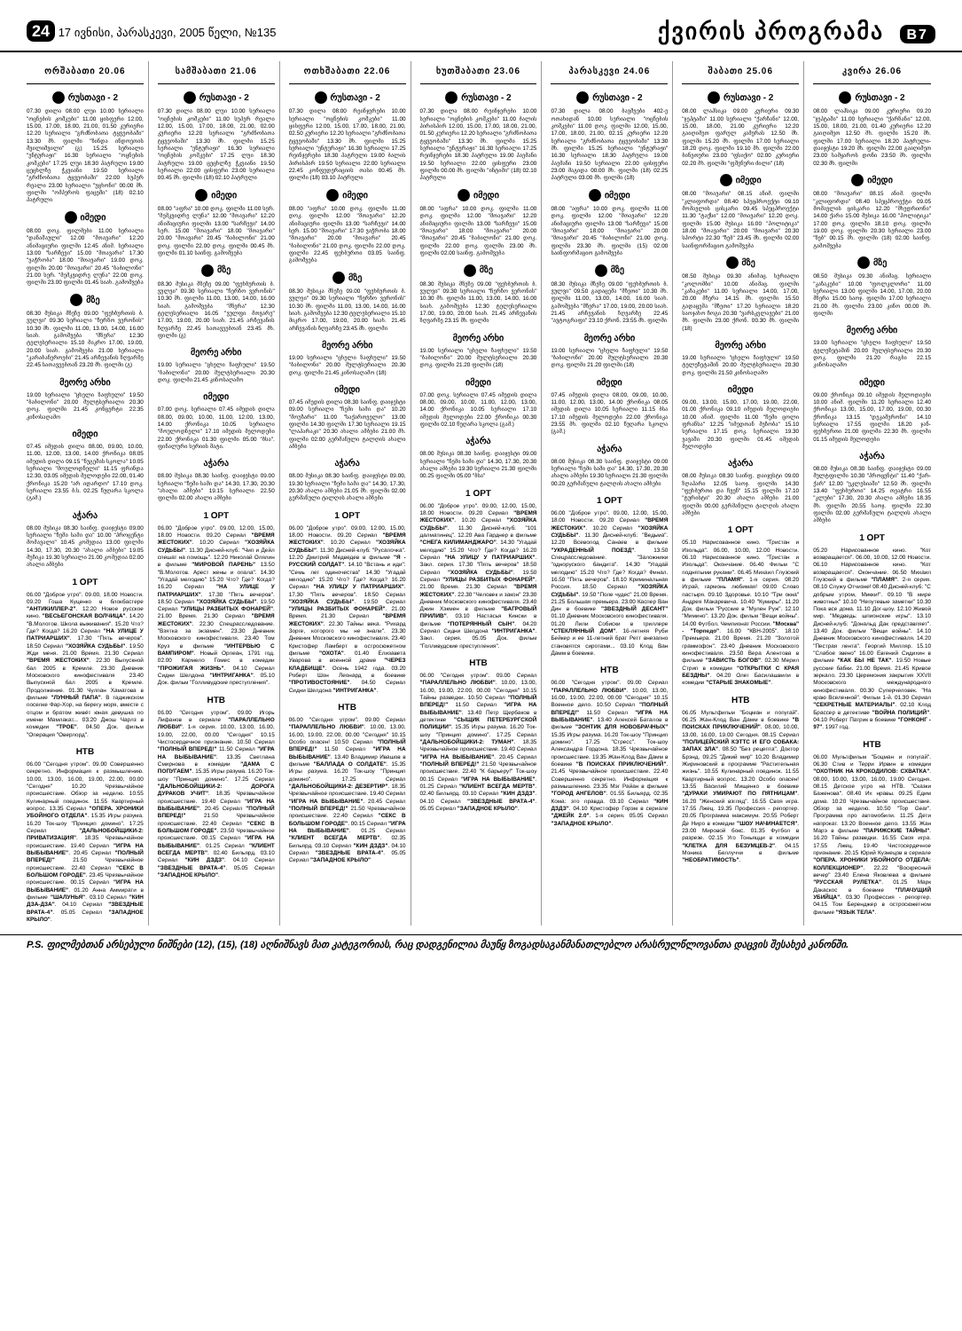24 17 ივნისი, პარასკევი, 2005 წელი, №135
ქვირის პროგრამა B7
ორშაბათი 20.06
რუსთავი - 2
07.30 დილა 08.00 ლუი 10.00 სერიალი "ოცნების კოშკები" 11.00 ცისფერი 12.00, 15.00, 17.00, 18.00, 21.00, 01.50 კურიერი 12.20 სერიალი "გრძნობათა ტყვეობაში" 13.30 მხ. ფილმი "ზინდა ინდოეთის შვილიშვილი" (გ) 15.25 სერიალი "ენტურაჟი" 16.30 სერიალი "ოცნების კოშკები" 17.25 ლუი 18.30 პატრული 19.00 ცეცხლზე ჭკვიანი 19.50 სერიალი "გრძნობათა ტყვეობაში" 22.00 სუპერ რეალი 23.00 სერიალი "უცხონი" 00.00 მხ. ფილმი "ომპეროს ფაცეში" (18) 02.10 პატრული
იმედი
08.00 დოკ. ფილმები 11.00 სერიალი "დანაშაული" 12.00 "მთავარი" 12.20 ანიმაციური ფილმი 12.45 ანიმ. სერიალი 13.00 "სარჩევი" 15.00 "მთავარი" 17.30 "ვაჭრობა" 18.00 "მთავარი" 19.00 დოკ. ფილმი 20.00 "მთავარი" 20.45 "ბაბილონი" 21.00 სერ. "მემკვიდრე ლუნა" 22.00 დოკ. ფილმი 23.00 ფილმი 01.45 სიახ. გამოშვება
მზე
08.30 მუსიკა მზეზე 09.00 "ფეხბურთის ბ. ვულვი" 09.30 სერიალი "ჩერზო ვერონის" 10.30 მხ. ფილმი 11.00, 13.00, 14.00, 16.00 სიახ. გამოშვება "მზერა" 12.30 ტელესერიალი 15.10 მიკრო 17.00, 19.00, 20.00 სიახ. გამოშვება 21.00 სერიალი "კარაბანეროები" 21.45 არჩევანის ზღვარზე 22.45 სათავეებთან 23.20 მხ. ფილმი (გ)
მეორე არხი
19.00 სერიალი "ცხელი ზაფხული" 19.50 "ბაბილონი" 20.00 მულტსერიალი 20.30 დოკ. ფილმი 21.45 კონცერტი 22.35 კინოსაღამო
იმედი
07.45 იმედის დილა 08.00, 09.00, 10.00, 11.00, 12.00, 13.00, 14.00 ქრონიკა 08.05 იმედის დილა 09.15 "ნუგეშის სკოლა" 10.05 სერიალი "მოულოდნელი" 11.15 ფრინდა 12.30, 03.05 იმედის მელოდები 22.00, 01.40 ქრონიკა 15.20 "არ იდარდო" 17.10 დოკ. სერიალი 23.55 ბ.ს. 02.25 წუღარა სკოლა (გამ.)
აჭარა
08.00 მუსიკა 08.30 საინფ. დაიჯესტი 09.00 სერიალი "ჩემი სამი და" 10.00 "პროცენტი მომავალი" 10.45 კომედია 13.00 ფილმი 14.30, 17.30, 20.30 "ახალი ამბები" 19.05 მუზიკა 19.30 სერიალი 21.00 კომედია 02.00 ახალი ამბები
1 ОРТ
06.00 "Доброе утро". 09.00, 18.00 Новости. 09.20 Гоша Куценко в блокбастере "АНТИКИЛЛЕР-2". 12.20 Новое русское кино. "ВЕСЬЕГОНСКАЯ ВОЛЧИЦА". 14.20 "В.Молотов. Школа выживания". 15.20 Что? Где? Когда? 16.20 Сериал "НА УЛИЦЕ У ПАТРИАРШИХ". 17.30 "Пять вечеров". 18.50 Сериал "ХОЗЯЙКА СУДЬБЫ". 19.50 Жди меня. 21.00 Время. 21.30 Сериал "ВРЕМЯ ЖЕСТОКИХ". 22.30 Выпускной бал 2005 в Кремле. 23.30 Дневник Московского кинофестиваля 23.40 Выпускной бал 2005 в Кремле. Продолжение. 01.30 Чулпан Хаматова в фильме "ЛУННЫЙ ПАПА". В таджикском поселке Фар-Хор, на берегу моря, вместе с отцом и братом живёт юная девушка по имени Мамлакат... 03.20 Джош Чарлз в комедии "ТРОЕ". 04.50 Док. фильм "Операция "Оверлорд".
НТВ
06.00 "Сегодня утром". 09.00 Совершенно секретно. Информация к размышлению. 10.00, 13.00, 16.00, 19.00, 22.00, 00.00 "Сегодня" 10.20 Чрезвычайное происшествие. Обзор за неделю. 10.55 Кулинарный поединок. 11.55 Квартирный вопрос. 13.35 Сериал "ОПЕРА. ХРОНИКИ УБОЙНОГО ОТДЕЛА". 15.35 Игры разума. 16.20 Ток-шоу "Принцип домино". 17.25 Сериал "ДАЛЬНОБОЙЩИКИ-2: ПРИВАТИЗАЦИЯ". 18.35 Чрезвычайное происшествие. 19.40 Сериал "ИГРА НА ВЫБЫВАНИЕ". 20.45 Сериал "ПОЛНЫЙ ВПЕРЕД!" 21.50 Чрезвычайное происшествие. 22.40 Сериал "СЕКС В БОЛЬШОМ ГОРОДЕ". 23.45 Чрезвычайное происшествие. 00.15 Сериал "ИГРА НА ВЫБЫВАНИЕ". 01.20 Анна Аммирати в фильме "ШАЛУНЬЯ". 03.10 Сериал "КИН ДЗА-ДЗА". 04.10 Сериал "ЗВЕЗДНЫЕ ВРАТА-4". 05.05 Сериал "ЗАПАДНОЕ КРЫЛО".
სამშაბათი 21.06
რუსთავი - 2
07.30 დილა 08.00 ლუი 10.00 სერიალი "ოცნების კოშკები" 11.00 სუპერ რეალი 12.00, 15.00, 17.00, 18.00, 21.00, 02.00 კურიერი 12.20 სერიალი "გრძნობათა ტყვეობაში" 13.30 მხ. ფილმი 15.25 სერიალი "ენტურაჟი" 16.30 სერიალი "ოცნების კოშკები" 17.25 ლუი 18.30 პატრული 19.00 ცეცხლზე ჭკვიანი 19.50 სერიალი 22.00 ცისფერი 23.00 სერიალი 00.45 მხ. ფილმი (18) 02.10 პატრული
იმედი
08.00 "აფრა" 10.00 დოკ. ფილმი 11.00 სერ. "მემკვიდრე ლუნა" 12.00 "მთავარი" 12.20 ანიმაციური ფილმი 13.00 "სარჩევი" 14.00 სერ. 15.00 "მთავარი" 18.00 "მთავარი" 20.00 "მთავარი" 20.45 "ბაბილონი" 21.00 დოკ. ფილმი 22.00 დოკ. ფილმი 00.45 მხ. ფილმი 01.10 საინფ. გამოშვება
მზე
08.30 მუსიკა მზეზე 09.00 "ფეხბურთის ბ. ვულვი" 09.30 სერიალი "ჩერზო ვერონის" 10.30 მხ. ფილმი 11.00, 13.00, 14.00, 16.00 სიახ. გამოშვება "მზერა" 12.30 ტელესერიალი 16.05 "ვულფი მთვარე" 17.00, 19.00, 20.00 სიახ. 21.45 არჩევანის ზღვარზე 22.45 სათავეებთან 23.45 მხ. ფილმი (გ)
მეორე არხი
19.00 სერიალი "ცხელი ზაფხული" 19.50 "ბაბილონი" 20.00 მულტსერიალი 20.30 დოკ. ფილმი 21.45 კინოსაღამო
იმედი
07.00 დოკ. სერიალი 07.45 იმედის დილა 08.00, 09.00, 10.00, 11.00, 12.00, 13.00, 14.00 ქრონიკა 10.05 სერიალი "მოულოდნელი" 17.10 იმედის მელოდები 22.00 ქრონიკა 01.30 ფილმი 05.00 "ბსა". ფინალური სერიის მატი.
აჭარა
08.00 მუსიკა 08.30 საინფ. დაიჯესტი 09.00 სერიალი "ჩემი სამი და" 14.30, 17.30, 20.30 "ახალი ამბები" 19.15 სერიალი 22.50 ფილმი 02.00 ახალი ამბები
1 ОРТ
06.00 "Доброе утро". 09.00, 12.00, 15.00, 18.00 Новости. 09.20 Сериал "ВРЕМЯ ЖЕСТОКИХ". 10.20 Сериал "ХОЗЯЙКА СУДЬБЫ". 11.30 Дисней-клуб: "Чип и Дейл спешат на помощь". 12.20 Николай Олялин в фильме "МИРОВОЙ ПАРЕНЬ" 13.50 "В.Молотов. Арест жены и опала". 14.30 "Угадай мелодию" 15.20 Что? Где? Когда? 16.20 Сериал "НА УЛИЦЕ У ПАТРИАРШИХ". 17.30 "Пять вечеров". 18.50 Сериал "ХОЗЯЙКА СУДЬБЫ". 19.50 Сериал "УЛИЦЫ РАЗБИТЫХ ФОНАРЕЙ". 21.00 Время. 21.30 Сериал "ВРЕМЯ ЖЕСТОКИХ". 22.30 Спецрасследование. "Взятка за экзамен". 23.30 Дневник Московского кинофестиваля. 23.40 Том Круз в фильме "ИНТЕРВЬЮ С ВАМПИРОМ". Новый Орлеан, 1791 год. 02.00 Кармело Гомес в комедии "ПРОЖИГАЯ ЖИЗНЬ". 04.10 Сериал Сидни Шелдона "ИНТРИГАНКА". 05.10 Док. фильм "Голливудские преступления".
НТВ
06.00 "Сегодня утром". 09.00 Игорь Лифанов в сериале "ПАРАЛЛЕЛЬНО ЛЮБВИ". 1-я серия. 10.00, 13.00, 16.00, 19.00, 22.00, 00.00 "Сегодня" 10.15 Чистосердечное признание. 10.50 Сериал "ПОЛНЫЙ ВПЕРЕД!" 11.50 Сериал "ИГРА НА ВЫБЫВАНИЕ". 13.35 Светлана Смирнова в комедии "ДАМА С ПОПУГАЕМ". 15.35 Игры разума. 16.20 Ток-шоу "Принцип домино". 17.25 Сериал "ДАЛЬНОБОЙЩИКИ-2: ДОРОГА ДУРАКОВ УЧИТ". 18.35 Чрезвычайное происшествие. 19.40 Сериал "ИГРА НА ВЫБЫВАНИЕ". 20.45 Сериал "ПОЛНЫЙ ВПЕРЕД!" 21.50 Чрезвычайное происшествие. 22.40 Сериал "СЕКС В БОЛЬШОМ ГОРОДЕ". 23.50 Чрезвычайное происшествие. 00.15 Сериал "ИГРА НА ВЫБЫВАНИЕ". 01.25 Сериал "КЛИЕНТ ВСЕГДА МЕРТВ". 02.40 Бильярд. 03.10 Сериал "КИН ДЗДЗ". 04.10 Сериал "ЗВЕЗДНЫЕ ВРАТА-4". 05.05 Сериал "ЗАПАДНОЕ КРЫЛО".
ოთხშაბათი 22.06
რუსთავი - 2
07.30 დილა 08.00 რეინჯერები 10.00 სერიალი "ოცნების კოშკები" 11.00 ცისფერი 12.00, 15.00, 17.00, 18.00, 21.00, 02.50 კურიერი 12.20 სერიალი "გრძნობათა ტყვეობაში" 13.30 მხ. ფილმი 15.25 სერიალი "ენტურაჟი" 16.30 სერიალი 17.25 რეინჯერები 18.30 პატრული 19.00 ბალის პირისპირ 19.50 სერიალი 22.00 სერიალი 22.45 კონფედერაციის თასი 00.45 მხ. ფილმი (18) 03.10 პატრული
იმედი
08.00 "აფრა" 10.00 დოკ. ფილმი 11.00 დოკ. ფილმი 12.00 "მთავარი" 12.20 ანიმაციური ფილმი 13.00 "სარჩევი" 14.00 სერ. 15.00 "მთავარი" 17.30 ვაჭრობა 18.00 "მთავარი" 20.00 "მთავარი" 20.45 "ბაბილონი" 21.00 დოკ. ფილმი 22.00 დოკ. ფილმი 22.45 ფეხბურთი 03.05 საინფ. გამოშვება
მზე
08.30 მუსიკა მზეზე 09.00 "ფეხბურთის ბ. ვულვი" 09.30 სერიალი "ჩერზო ვერონის" 10.30 მხ. ფილმი 11.00, 13.00, 14.00, 16.00 სიახ. გამოშვება 12.30 ტელესერიალი 15.10 მიკრო 17.00, 19.00, 20.00 სიახ. 21.45 არჩევანის ზღვარზე 23.45 მხ. ფილმი
მეორე არხი
19.00 სერიალი "ცხელი ზაფხული" 19.50 "ბაბილონი" 20.00 მულტსერიალი 20.30 დოკ. ფილმი 21.45 კინოსაღამო (18)
იმედი
07.45 იმედის დილა 08.30 საინფ. დაიჯესტი 09.00 სერიალი "ჩემი სამი და" 10.20 "მოუზარი" 11.00 "საქართველო" 13.00 ფილმი 14.30 ფილმი 17.30 სერიალი 19.15 "ლაპარაკი" 20.30 ახალი ამბები 21.00 მხ. ფილმი 02.00 გერმანული ტალღის ახალი ამბები
აჭარა
08.00 მუსიკა 08.30 საინფ. დაიჯესტი 09.00, 19.30 სერიალი "ჩემი სამი და" 14.30, 17.30, 20.30 ახალი ამბები 21.05 მხ. ფილმი 02.00 გერმანული ტალღის ახალი ამბები
1 ОРТ
06.00 "Доброе утро". 09.00, 12.00, 15.00, 18.00 Новости. 09.20 Сериал "ВРЕМЯ ЖЕСТОКИХ". 10.20 Сериал "ХОЗЯЙКА СУДЬБЫ". 11.30 Дисней-клуб: "Русалочка". 12.20 Дмитрий Медведев в фильме "Я - РУССКИЙ СОЛДАТ". 14.10 "Встань и иди": "Семь лет одиночества" 14.30 "Угадай мелодию" 15.20 Что? Где? Когда? 16.20 Сериал "НА УЛИЦУ У ПАТРИАРШИХ". 17.30 "Пять вечеров". 18.50 Сериал "ХОЗЯЙКА СУДЬБЫ". 19.50 Сериал "УЛИЦЫ РАЗБИТЫХ ФОНАРЕЙ". 21.00 Время. 21.30 Сериал "ВРЕМЯ ЖЕСТОКИХ". 22.30 Тайны века. "Рихард Зорге, которого мы не знали". 23.30 Дневник Московского кинофестиваля. 23.40 Кристофер Ламберт в остросюжетном фильме "ОХОТА". 01.40 Елизавета Уварова в военной драме "ЧЕРЕЗ КЛАДБИЩЕ". Осень 1942 года. 03.20 Роберт Шон Леонард в боевике "ПРОТИВОСТОЯНИЕ". 04.50 Сериал Сидни Шелдона "ИНТРИГАНКА".
НТВ
06.00 "Сегодня утром". 09.00 Сериал "ПАРАЛЛЕЛЬНО ЛЮБВИ". 10.00, 13.00, 16.00, 19.00, 22.00, 00.00 "Сегодня" 10.15 Особо опасен! 10.50 Сериал "ПОЛНЫЙ ВПЕРЕД!" 11.50 Сериал "ИГРА НА ВЫБЫВАНИЕ". 13.40 Владимир Ивашов в фильме "БАЛЛАДА О СОЛДАТЕ". 15.35 Игры разума. 16.20 Ток-шоу "Принцип домино". 17.25 Сериал "ДАЛЬНОБОЙЩИКИ-2: ДЕЗЕРТИР". 18.35 Чрезвычайное происшествие. 19.40 Сериал "ИГРА НА ВЫБЫВАНИЕ". 20.45 Сериал "ПОЛНЫЙ ВПЕРЕД!" 21.50 Чрезвычайное происшествие. 22.40 Сериал "СЕКС В БОЛЬШОМ ГОРОДЕ". 00.15 Сериал "ИГРА НА ВЫБЫВАНИЕ". 01.25 Сериал "КЛИЕНТ ВСЕГДА МЕРТВ". 02.35 Бильярд. 03.10 Сериал "КИН ДЗДЗ". 04.10 Сериал "ЗВЕЗДНЫЕ ВРАТА-4". 05.05 Сериал "ЗАПАДНОЕ КРЫЛО"
ხუთშაბათი 23.06
რუსთავი - 2
07.30 დილა 08.00 რეინჯერები 10.00 სერიალი "ოცნების კოშკები" 11.00 ბალის პირისპირ 12.00, 15.00, 17.00, 18.00, 21.00, 01.50 კურიერი 12.20 სერიალი "გრძნობათა ტყვეობაში" 13.30 მხ. ფილმი 15.25 სერიალი "ენტურაჟი" 16.30 სერიალი 17.25 რეინჯერები 18.30 პატრული 19.00 პაემანი 19.50 სერიალი 22.00 ცისფერი 23.00 ფილმი 00.00 მხ. ფილმი "ინტიმი" (18) 02.10 პატრული
იმედი
08.00 "აფრა" 10.00 დოკ. ფილმი 11.00 დოკ. ფილმი 12.00 "მთავარი" 12.20 ანიმაციური ფილმი 13.00 "სარჩევი" 15.00 "მთავარი" 18.00 "მთავარი" 20.00 "მთავარი" 20.45 "ბაბილონი" 21.00 დოკ. ფილმი 22.00 დოკ. ფილმი 23.00 მხ. ფილმი 02.00 საინფ. გამოშვება
მზე
08.30 მუსიკა მზეზე 09.00 "ფეხბურთის ბ. ვულვი" 09.30 სერიალი "ჩერზო ვერონის" 10.30 მხ. ფილმი 11.00, 13.00, 14.00, 16.00 სიახ. გამოშვება 12.30 ტელესერიალი 17.00, 19.00, 20.00 სიახ. 21.45 არჩევანის ზღვარზე 23.15 მხ. ფილმი
მეორე არხი
19.00 სერიალი "ცხელი ზაფხული" 19.50 "ბაბილონი" 20.00 მულტსერიალი 20.30 დოკ. ფილმი 21.20 ფილმი (18)
იმედი
07.00 დოკ. სერიალი 07.45 იმედის დილა 08.00, 09.00, 10.00, 11.00, 12.00, 13.00, 14.00 ქრონიკა 10.05 სერიალი 17.10 იმედის მელოდები 22.00 ქრონიკა 00.30 ფილმი 02.10 წუღარა სკოლა (გამ.)
აჭარა
08.00 მუსიკა 08.30 საინფ. დაიჯესტი 09.00 სერიალი "ჩემი სამი და" 14.30, 17.30, 20.30 ახალი ამბები 19.30 სერიალი 21.30 ფილმი 00.25 ფილმი 05.00 "ბსა"
1 ОРТ
06.00 "Доброе утро". 09.00, 12.00, 15.00, 18.00 Новости. 09.20 Сериал "ВРЕМЯ ЖЕСТОКИХ". 10.20 Сериал "ХОЗЯЙКА СУДЬБЫ". 11.30 Дисней-клуб: "101 далматинец". 12.20 Ава Гарднер в фильме "СНЕГА КИЛИМАНДЖАРО". 14.30 "Угадай мелодию" 15.20 Что? Где? Когда? 16.20 Сериал "НА УЛИЦУ У ПАТРИАРШИХ". Закл. серия. 17.30 "Пять вечеров" 18.50 Сериал "ХОЗЯЙКА СУДЬБЫ". 19.50 Сериал "УЛИЦЫ РАЗБИТЫХ ФОНАРЕЙ". 21.00 Время. 21.30 Сериал "ВРЕМЯ ЖЕСТОКИХ". 22.30 "Человек и закон" 23.30 Дневник Московского кинофестиваля. 23.40 Джин Хэкмен в фильме "БАГРОВЫЙ ПРИЛИВ". 03.10 Настасья Кински в фильме "ПОТЕРЯННЫЙ СЫН". 04.20 Сериал Сидни Шелдона "ИНТРИГАНКА". Закл. серия. 05.05 Док. фильм "Голливудские преступления".
НТВ
06.00 "Сегодня утром". 09.00 Сериал "ПАРАЛЛЕЛЬНО ЛЮБВИ". 10.00, 13.00, 16.00, 19.00, 22.00, 00.00 "Сегодня" 10.15 Тайны разведки. 10.50 Сериал "ПОЛНЫЙ ВПЕРЕД!" 11.50 Сериал "ИГРА НА ВЫБЫВАНИЕ". 13.40 Петр Щербаков в детективе "СЫЩИК ПЕТЕРБУРГСКОЙ ПОЛИЦИИ". 15.35 Игры разума. 16.20 Ток-шоу "Принцип домино". 17.25 Сериал "ДАЛЬНОБОЙЩИКИ-2: ТУМАН". 18.35 Чрезвычайное происшествие. 19.40 Сериал "ИГРА НА ВЫБЫВАНИЕ". 20.45 Сериал "ПОЛНЫЙ ВПЕРЕД!" 21.50 Чрезвычайное происшествие. 22.40 "К барьеру!" Ток-шоу 00.15 Сериал "ИГРА НА ВЫБЫВАНИЕ". 01.25 Сериал "КЛИЕНТ ВСЕГДА МЕРТВ". 02.40 Бильярд. 03.10 Сериал "КИН ДЗДЗ". 04.10 Сериал "ЗВЕЗДНЫЕ ВРАТА-4". 05.05 Сериал "ЗАПАДНОЕ КРЫЛО".
პარასკევი 24.06
რუსთავი - 2
07.30 დილა 08.00 ბავშვები 402-ე ოთახიდან 10.00 სერიალი "ოცნების კოშკები" 11.00 დოკ. ფილმი 12.00, 15.00, 17.00, 18.00, 21.00, 02.15 კურიერი 12.20 სერიალი "გრძნობათა ტყვეობაში" 13.30 მხ. ფილმი 15.25 სერიალი "ენტურაჟი" 16.30 სერიალი 18.30 პატრული 19.00 პაემანი 19.50 სერიალი 22.00 ცისფერი 23.00 მაგიდა 00.00 მხ. ფილმი (18) 02.25 პატრული 03.00 მხ. ფილმი (18)
იმედი
08.00 "აფრა" 10.00 დოკ. ფილმი 11.00 დოკ. ფილმი 12.00 "მთავარი" 12.20 ანიმაციური ფილმი 13.00 "სარჩევი" 15.00 "მთავარი" 18.00 "მთავარი" 20.00 "მთავარი" 20.45 "ბაბილონი" 21.00 დოკ. ფილმი 23.30 მხ. ფილმი (15) 02.00 საინფორმაციო გამოშვება
მზე
08.30 მუსიკა მზეზე 09.00 "ფეხბურთის ბ. ვულვი" 09.50 გადაცემა "მზეთი" 10.30 მხ. ფილმი 11.00, 13.00, 14.00, 16.00 სიახ. გამოშვება "მზერა" 17.00, 19.00, 20.00 სიახ. 21.45 არჩევანის ზღვარზე 22.45 "ავტოგრაფი" 23.10 ქრონ. 23.55 მხ. ფილმი
მეორე არხი
19.00 სერიალი "ცხელი ზაფხული" 19.50 "ბაბილონი" 20.00 მულტსერიალი 20.30 დოკ. ფილმი 21.20 ფილმი (18)
იმედი
07.45 იმედის დილა 08.00, 09.00, 10.00, 11.00, 12.00, 13.00, 14.00 ქრონიკა 08.05 იმედის დილა 10.05 სერიალი 11.15 ბსა 17.10 იმედის მელოდები 22.00 ქრონიკა 23.55 მხ. ფილმი 02.10 წუღარა სკოლა (გამ.)
აჭარა
08.00 მუსიკა 08.30 საინფ. დაიჯესტი 09.00 სერიალი "ჩემი სამი და" 14.30, 17.30, 20.30 ახალი ამბები 19.30 სერიალი 21.30 ფილმი 00.20 გერმანული ტალღის ახალი ამბები
1 ОРТ
06.00 "Доброе утро". 09.00, 12.00, 15.00, 18.00 Новости. 09.20 Сериал "ВРЕМЯ ЖЕСТОКИХ". 10.20 Сериал "ХОЗЯЙКА СУДЬБЫ". 11.30 Дисней-клуб: "Ведьма". 12.20 Всеволод Санаев в фильме "УКРАДЕННЫЙ ПОЕЗД". 13.50 Спецрасследование. "Заложники "одноруского бандита". 14.30 "Угадай мелодию" 15.20 Что? Где? Когда? Финал. 16.50 "Пять вечеров". 18.10 Криминальная Россия. 18.50 Сериал "ХОЗЯЙКА СУДЬБЫ". 19.50 "Поле чудес" 21.00 Время. 21.25 Большая премьера. 23.00 Каспер Ван Дин в боевике "ЗВЕЗДНЫЙ ДЕСАНТ" 01.10 Дневник Московского кинофестиваля. 01.20 Лили Собиски в триллере "СТЕКЛЯННЫЙ ДОМ". 16-летняя Руби Бейкер и ее 11-летний брат Ретт внезапно становятся сиротами... 03.10 Клод Ван Дамм в боевике.
НТВ
06.00 "Сегодня утром". 09.00 Сериал "ПАРАЛЛЕЛЬНО ЛЮБВИ". 10.00, 13.00, 16.00, 19.00, 22.00, 00.00 "Сегодня" 10.15 Военное дело. 10.50 Сериал "ПОЛНЫЙ ВПЕРЕД!" 11.50 Сериал "ИГРА НА ВЫБЫВАНИЕ". 13.40 Алексей Баталов в фильме "ЗОНТИК ДЛЯ НОВОБРАЧНЫХ" 15.35 Игры разума. 16.20 Ток-шоу "Принцип домино". 17.25 "Стресс". Ток-шоу Александра Гордона. 18.35 Чрезвычайное происшествие. 19.35 Жан-Клод Ван Дамм в боевике "В ПОИСКАХ ПРИКЛЮЧЕНИЙ". 21.45 Чрезвычайное происшествие. 22.40 Совершенно секретно. Информация к размышлению. 23.35 Мэг Райан в фильме "ГОРОД АНГЕЛОВ". 01.55 Бильярд. 02.35 Кома: это правда. 03.10 Сериал "КИН ДЗДЗ". 04.10 Кристофер Горэм в сериале "ДЖЕЙК 2.0". 1-я серия. 05.05 Сериал "ЗАПАДНОЕ КРЫЛО".
შაბათი 25.06
რუსთავი - 2
08.00 ლაპსიკა 09.00 კურიერი 09.30 "ჯეპტაში" 11.00 სერიალი "ქარზანი" 12.00, 15.00, 18.00, 21.00 კურიერი 12.20 გაიღიმეთ ფარულ კამერას 12.50 მხ. ფილმი 15.20 მხ. ფილმი 17.00 სერიალი 18.20 დოკ. ფილმი 19.10 მხ. ფილმი 22.00 ბინეთური 23.00 "ფსიქო" 02.00 კურიერი 02.20 მხ. ფილმი "ფშენური ძილი" (18)
იმედი
08.00 "მთავარი" 08.15 ანიმ. ფილმი "კლიფორდი" 08.40 სპეცპროექტი 09.10 მომავლის ცისკარი 09.45 სპეცპროექტი 11.30 "ტაქსი" 12.00 "მთავარი" 12.20 დოკ. ფილმი 15.00 მუსიკა 16.00 "პოლიტიკა" 18.00 "მთავარი" 20.00 "მთავარი" 20.30 სპორტი 22.30 "ზებ" 23.45 მხ. ფილმი 02.00 საინფორმაციო გამოშვება
მზე
08.50 მუსიკა 09.30 ანიმაც. სერიალი "კოლომბი" 10.00 ანიმაც. ფილმი "კაზაკები" 11.00 სერიალი 14.00, 17.00, 20.00 მზერა 14.15 მხ. ფილმი 15.50 გადაცემა "მზეთი" 17.20 სერიალი 18.20 საოჯახო ჩოგი 20.30 "ვარსკვლავები" 21.00 მხ. ფილმი 23.00 ქრონ. 00.30 მხ. ფილმი (18)
მეორე არხი
19.00 სერიალი "ცხელი ზაფხული" 19.50 ტელეზეტაშინ 20.00 მულტსერიალი 20.30 დოკ. ფილმი 21.50 კინოსაღამო
იმედი
09.00, 13.00, 15.00, 17.00, 19.00, 22.00, 01.00 ქრონიკა 09.10 იმედის მელოდიები 10.00 ანიმ. ფილმი 11.00 "ჩემი ცოლი ფრანსა" 12.25 "იმედთან მეზობა" 15.10 სერიალი 17.15 დოკ. სერიალი 19.30 ვავაში 20.30 ფილმი 01.45 იმედის მელოდები
აჭარა
08.00 მუსიკა 08.30 საინფ. დაიჯესტი 09.00 ზღაპარი 12.05 საოჯ. ფილმი 14.30 "ფეხბურთი და ჩვენ" 15.15 ფილმი 17.10 "ტურისტი" 20.30 ახალი ამბები 21.00 ფილმი 00.00 გერმანული ტალღის ახალი ამბები
1 ОРТ
05.10 Нарисованное кино. "Тристан и Изольда". 06.00, 10.00, 12.00 Новости. 06.10 Нарисованное кино. "Тристан и Изольда". Окончание. 06.40 Фильм "С поднятыми руками". 06.45 Михаил Глузский в фильме "ПЛАМЯ". 1-я серия. 08.20 Играй, гармонь любимая! 09.00 Слово пастыря. 09.10 Здоровье. 10.10 "Три окна" Андрея Макаревича. 10.40 "Кумиры". 11.20 Док. фильм "Русские в "Мулен Руж". 12.10 "Мимино". 13.20 Док. фильм "Вещи войны". 14.00 Футбол. Чемпионат России. "Москва" - "Торпедо". 16.00 "КВН-2005". 18.10 Премьера. 21.00 Время. 21.20 "Золотой граммофон". 23.40 Дневник Московского кинофестиваля. 23.50 Вера Алентова в фильме "ЗАВИСТЬ БОГОВ". 02.30 Мерил Стрип в комедии "ОТКРЫТКИ С КРАЯ БЕЗДНЫ". 04.20 Олег Басилашвили в комедии "СТАРЫЕ ЗНАКОМЫЕ".
НТВ
06.05 Мультфильм "Боцман и попугай". 06.25 Жан-Клод Ван Дамм в боевике "В ПОИСКАХ ПРИКЛЮЧЕНИЙ". 08.00, 10.00, 13.00, 16.00, 19.00 Сегодня. 08.15 Сериал "ПОЛИЦЕЙСКИЙ КЭТТС И ЕГО СОБАКА: ЗАПАХ ЗЛА". 08.50 "Без рецепта". Доктор Брэнд. 09.25 "Дикий мир" 10.20 Владимир Жириновский в программе "Растительная жизнь". 10.55 Кулинарный поединок. 11.55 Квартирный вопрос. 13.20 Особо опасен! 13.55 Василий Мищенко в боевике "ДУРАКИ УМИРАЮТ ПО ПЯТНИЦАМ". 16.20 "Женский взгляд". 16.55 Своя игра. 17.55 Лжец. 19.35 Профессия - репортер. 20.05 Программа максимум. 20.55 Роберт Де Ниро в комедии "ШОУ НАЧИНАЕТСЯ". 23.00 Мировой бокс. 01.35 Футбол в разрезе. 02.15 Уго Тоньяцци в комедии "КЛЕТКА ДЛЯ БЕЗУМЦЕВ-2". 04.15 Моника Беллуччи в фильме "НЕОБРАТИМОСТЬ".
კვირა 26.06
რუსთავი - 2
08.00 ლაპსიკა 09.00 კურიერი 09.20 "ჯეპტაში" 11.00 სერიალი "ქარზანი" 12.00, 15.00, 18.00, 21.00, 01.40 კურიერი 12.20 გაიღიმეთ 12.50 მხ. ფილმი 15.20 მხ. ფილმი 17.00 სერიალი 18.20 პატრული-დაიჯესტი 19.20 მხ. ფილმი 22.00 გაიღიმეთ 23.00 სამყაროს დონი 23.50 მხ. ფილმი 02.30 მხ. ფილმი
იმედი
08.00 "მთავარი" 08.15 ანიმ. ფილმი "კლიფორდი" 08.40 სპეცპროექტი 09.05 მომავლის ცისკარი 12.20 "მხედრიონი" 14.00 ქარი 15.00 მუსიკა 16.00 "პოლიტიკა" 17.00 დოკ. ფილმი 18.10 დოკ. ფილმი 19.00 დოკ. ფილმი 20.30 სერიალი 23.00 "ზებ" 00.15 მხ. ფილმი (18) 02.00 საინფ. გამოშვება
მზე
08.50 მუსიკა 09.30 ანიმაც. სერიალი "კაზაკები" 10.00 "ფოლკლორი" 11.00 სერიალი 13.00 ფილმი 14.00, 17.00, 20.00 მზერა 15.00 საოჯ. ფილმი 17.00 სერიალი 21.00 მხ. ფილმი 23.00 კინო 00.00 მხ. ფილმი
მეორე არხი
19.00 სერიალი "ცხელი ზაფხული" 19.50 ტელეზეტაშინ 20.00 მულტსერიალი 20.30 დოკ. ფილმი 21.20 რაგბი 22.15 კინოსაღამო
იმედი
09.00 ქრონიკა 09.10 იმედის მელოდიები 10.00 ანიმ. ფილმი 11.20 სერიალი 12.40 ქრონიკა 13.00, 15.00, 17.00, 19.00, 00.30 ქრონიკა 13.15 "დეკამერონი" 14.10 სერიალი 17.55 ფილმი 18.20 ჯან-ფეხბურთი 21.00 ფილმი 22.30 მხ. ფილმი 01.15 იმედის მელოდები
აჭარა
08.00 მუსიკა 08.30 საინფ. დაიჯესტი 09.00 მულტფილმი 10.30 "პროცენტი" 11.40 "ქარ-ქარ" 12.00 "ეკლესიაში" 12.50 მხ. ფილმი 13.40 "ფეხბურთი" 14.25 თეატრი 16.55 "კლუბი" 17.30, 20.30 ახალი ამბები 18.35 მხ. ფილმი 20.55 საოჯ. ფილმი 22.30 ფილმი 02.00 გერმანული ტალღის ახალი ამბები
1 ОРТ
05.20 Нарисованное кино. "Кот возвращается". 06.00, 10.00, 12.00 Новости. 06.10 Нарисованное кино. "Кот возвращается". Окончание. 06.50 Михаил Глузский в фильме "ПЛАМЯ". 2-я серия. 08.10 Служу Отчизне! 08.40 Дисней-клуб: "С добрым утром, Микки!". 09.10 "В мире животных" 10.10 "Непутевые заметки" 10.30 Пока все дома. 11.10 Дог-шоу. 12.10 Живой мир. "Медведь: шпионские игры". 13.10 Дисней-клуб: "Дональд Дак представляет". 13.40 Док. фильм "Вещи войны". 14.10 Дневник Московского кинофестиваля. 14.20 "Пестрая лента". Георгий Милляр. 15.10 "Слабое звено" 16.00 Евгений Сидихин в фильме "КАК БЫ НЕ ТАК". 19.50 Новые русские бабки. 21.00 Время. 21.45 Кривое зеркало. 23.30 Церемония закрытия XXVII Московского международного кинофестиваля. 00.30 Суперчеловек. "На краю Вселенной". Фильм 1-й. 01.30 Сериал "СЕКРЕТНЫЕ МАТЕРИАЛЫ". 02.10 Клод Брассер в детективе "ВОЙНА ПОЛИЦИЙ". 04.10 Роберт Патрик в боевике "ГОНКОНГ - 97". 1997 год.
НТВ
06.00 Мультфильм "Боцман и попугай". 06.30 Стив и Терри Ирвин в комедии "ОХОТНИК НА КРОКОДИЛОВ: СХВАТКА". 08.00, 10.00, 13.00, 16.00, 19.00 Сегодня. 08.15 Детское утро на НТВ. "Сказки Баженова". 08.40 Их нравы. 09.25 Едим дома. 10.20 Чрезвычайное происшествие. Обзор за неделю. 10.50 "Top Gear". Программа про автомобили. 11.25 Дети напрокат. 13.20 Военное дело. 13.55 Жан Марэ в фильме "ПАРИЖСКИЕ ТАЙНЫ". 16.20 Тайны разведки. 16.55 Своя игра. 17.55 Лжец. 19.40 Чистосердечное признание. 20.15 Юрий Кузнецов в сериале "ОПЕРА. ХРОНИКИ УБОЙНОГО ОТДЕЛА: КОЛЛЕКЦИОНЕР". 22.22 "Воскресный вечер" 23.40 Елена Яковлева в фильме "РУССКАЯ РУЛЕТКА". 01.25 Марк Дакаскос в боевике "ПЛАЧУЩИЙ УБИЙЦА". 03.30 Профессия - репортер. 04.15 Том Беренджер в остросюжетном фильме "ЯЗЫК ТЕЛА".
P.S. ფილმებთან არსებული ნიშნები (12), (15), (18) აღნიშნავს მათ კატეგორიას, რაც დადგენილია მაუწყ ზოგადსაგანმანათლებლო არასრულწლოვანთა დაცვის შესახებ კანონში.